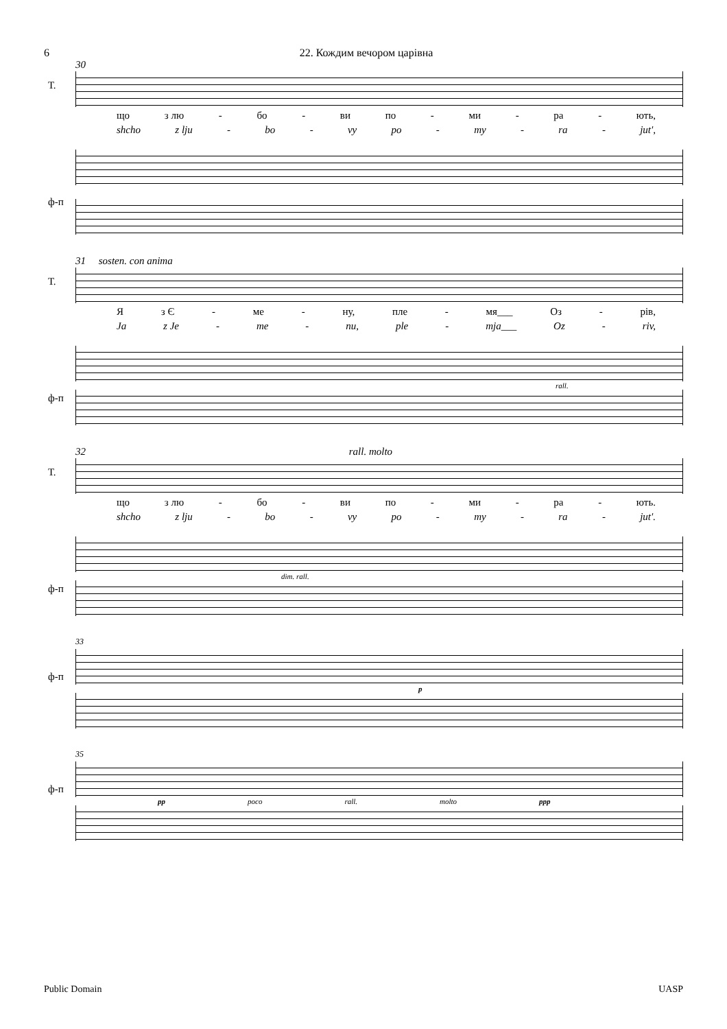6 22. Кождим вечором царівна
30
Т.
що з лю - бо - ви по - ми - ра - ють,
shcho z lju - bo - vy po - my - ra - jut',
ф-п
31 sosten. con anima
Т.
Яз Є - ме - ну, пле - мя___ Оз - рів,
Ja z Je - me - nu, ple - mja___ Oz - riv,
ф-п
rall.
32 rall. molto
Т.
що з лю - бо - ви по - ми - ра - ють.
shcho z lju - bo - vy po - my - ra - jut'.
ф-п
dim. rall.
33
ф-п
p
35
ф-п
pp poco rall. molto ppp
Public Domain UASP